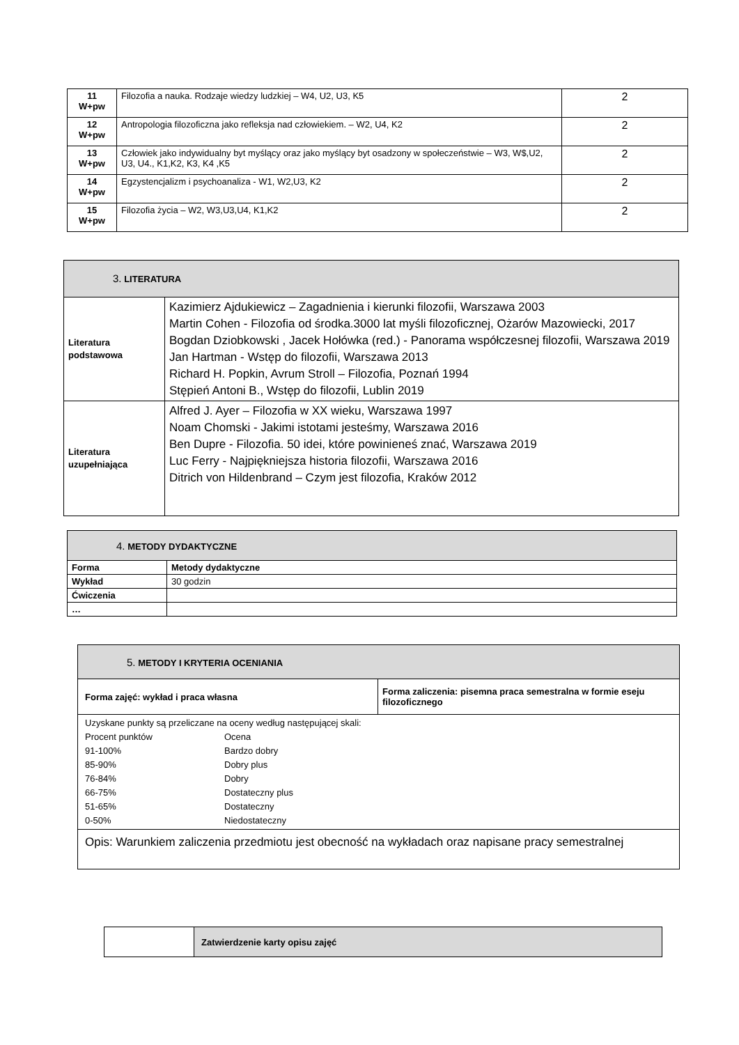| 11 W+pw | Filozofia a nauka. Rodzaje wiedzy ludzkiej – W4, U2, U3, K5 | 2 |
| 12 W+pw | Antropologia filozoficzna jako refleksja nad człowiekiem. – W2, U4, K2 | 2 |
| 13 W+pw | Człowiek jako indywidualny byt myślący oraz jako myślący byt osadzony w społeczeństwie – W3, W$,U2, U3, U4., K1,K2, K3, K4 ,K5 | 2 |
| 14 W+pw | Egzystencjalizm i psychoanaliza - W1, W2,U3, K2 | 2 |
| 15 W+pw | Filozofia życia – W2, W3,U3,U4, K1,K2 | 2 |
| 3. LITERATURA | |
| Literatura podstawowa | Kazimierz Ajdukiewicz – Zagadnienia i kierunki filozofii, Warszawa 2003 Martin Cohen - Filozofia od środka.3000 lat myśli filozoficznej, Ożarów Mazowiecki, 2017 Bogdan Dziobkowski , Jacek Hołówka (red.) - Panorama współczesnej filozofii, Warszawa 2019 Jan Hartman - Wstęp do filozofii, Warszawa 2013 Richard H. Popkin, Avrum Stroll – Filozofia, Poznań 1994 Stępień Antoni B., Wstęp do filozofii, Lublin 2019 |
| Literatura uzupełniająca | Alfred J. Ayer – Filozofia w XX wieku, Warszawa 1997 Noam Chomski - Jakimi istotami jesteśmy, Warszawa 2016 Ben Dupre - Filozofia. 50 idei, które powinieneś znać, Warszawa 2019 Luc Ferry - Najpiękniejsza historia filozofii, Warszawa 2016 Ditrich von Hildenbrand – Czym jest filozofia, Kraków 2012 |
| 4. METODY DYDAKTYCZNE | |
| Forma | Metody dydaktyczne |
| Wykład | 30 godzin |
| Ćwiczenia | |
| … | |
| 5. METODY I KRYTERIA OCENIANIA | |
| Forma zajęć: wykład i praca własna | Forma zaliczenia: pisemna praca semestralna w formie eseju filozoficznego |
| Uzyskane punkty są przeliczane na oceny według następującej skali: / Procent punktów / Ocena / / 91-100% / Bardzo dobry / / 85-90% / Dobry plus / / 76-84% / Dobry / / 66-75% / Dostateczny plus / / 51-65% / Dostateczny / / 0-50% / Niedostateczny / | |
| Opis: Warunkiem zaliczenia przedmiotu jest obecność na wykładach oraz napisane pracy semestralnej | |
| | Zatwierdzenie karty opisu zajęć |